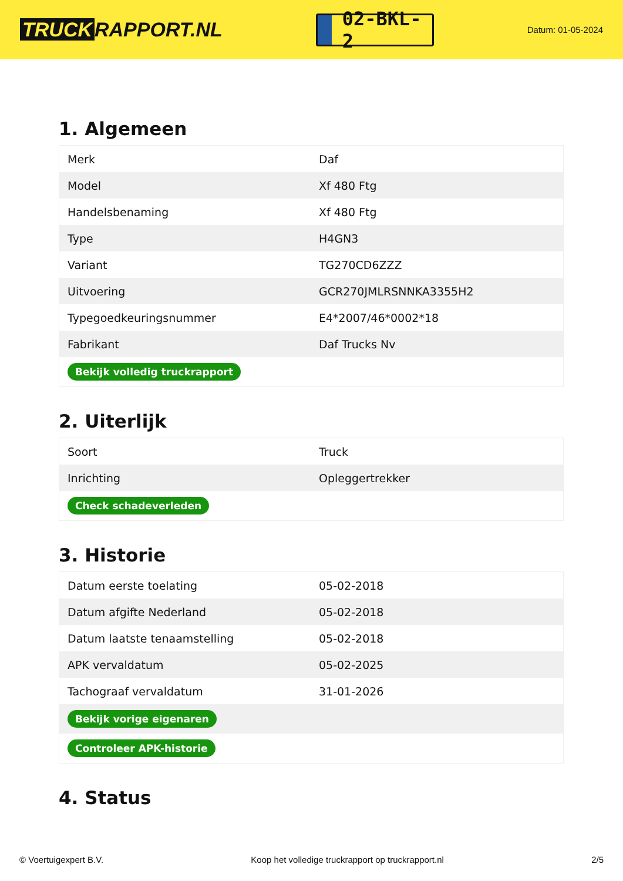TRUCK RAPPORT.NL
02-BKL-2
Datum: 01-05-2024
1. Algemeen
| Merk | Daf |
| Model | Xf 480 Ftg |
| Handelsbenaming | Xf 480 Ftg |
| Type | H4GN3 |
| Variant | TG270CD6ZZZ |
| Uitvoering | GCR270JMLRSNNKA3355H2 |
| Typegoedkeuringsnummer | E4*2007/46*0002*18 |
| Fabrikant | Daf Trucks Nv |
| Bekijk volledig truckrapport | |
2. Uiterlijk
| Soort | Truck |
| Inrichting | Opleggertrekker |
| Check schadeverleden | |
3. Historie
| Datum eerste toelating | 05-02-2018 |
| Datum afgifte Nederland | 05-02-2018 |
| Datum laatste tenaamstelling | 05-02-2018 |
| APK vervaldatum | 05-02-2025 |
| Tachograaf vervaldatum | 31-01-2026 |
| Bekijk vorige eigenaren | |
| Controleer APK-historie | |
4. Status
© Voertuigexpert B.V. Koop het volledige truckrapport op truckrapport.nl 2/5